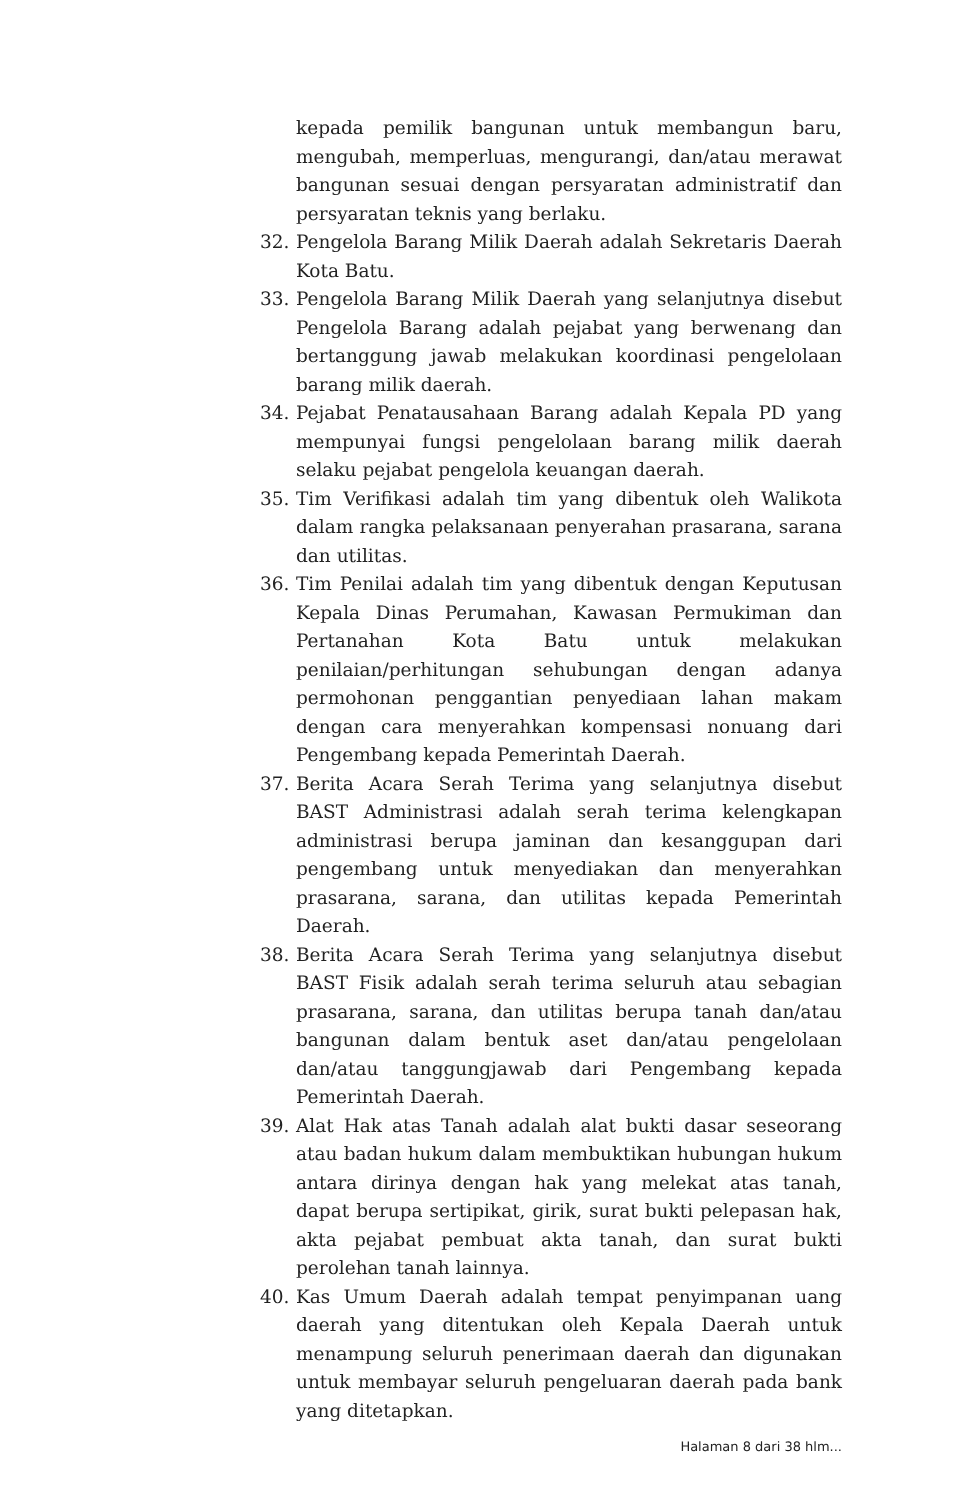kepada pemilik bangunan untuk membangun baru, mengubah, memperluas, mengurangi, dan/atau merawat bangunan sesuai dengan persyaratan administratif dan persyaratan teknis yang berlaku.
32. Pengelola Barang Milik Daerah adalah Sekretaris Daerah Kota Batu.
33. Pengelola Barang Milik Daerah yang selanjutnya disebut Pengelola Barang adalah pejabat yang berwenang dan bertanggung jawab melakukan koordinasi pengelolaan barang milik daerah.
34. Pejabat Penatausahaan Barang adalah Kepala PD yang mempunyai fungsi pengelolaan barang milik daerah selaku pejabat pengelola keuangan daerah.
35. Tim Verifikasi adalah tim yang dibentuk oleh Walikota dalam rangka pelaksanaan penyerahan prasarana, sarana dan utilitas.
36. Tim Penilai adalah tim yang dibentuk dengan Keputusan Kepala Dinas Perumahan, Kawasan Permukiman dan Pertanahan Kota Batu untuk melakukan penilaian/perhitungan sehubungan dengan adanya permohonan penggantian penyediaan lahan makam dengan cara menyerahkan kompensasi nonuang dari Pengembang kepada Pemerintah Daerah.
37. Berita Acara Serah Terima yang selanjutnya disebut BAST Administrasi adalah serah terima kelengkapan administrasi berupa jaminan dan kesanggupan dari pengembang untuk menyediakan dan menyerahkan prasarana, sarana, dan utilitas kepada Pemerintah Daerah.
38. Berita Acara Serah Terima yang selanjutnya disebut BAST Fisik adalah serah terima seluruh atau sebagian prasarana, sarana, dan utilitas berupa tanah dan/atau bangunan dalam bentuk aset dan/atau pengelolaan dan/atau tanggungjawab dari Pengembang kepada Pemerintah Daerah.
39. Alat Hak atas Tanah adalah alat bukti dasar seseorang atau badan hukum dalam membuktikan hubungan hukum antara dirinya dengan hak yang melekat atas tanah, dapat berupa sertipikat, girik, surat bukti pelepasan hak, akta pejabat pembuat akta tanah, dan surat bukti perolehan tanah lainnya.
40. Kas Umum Daerah adalah tempat penyimpanan uang daerah yang ditentukan oleh Kepala Daerah untuk menampung seluruh penerimaan daerah dan digunakan untuk membayar seluruh pengeluaran daerah pada bank yang ditetapkan.
Halaman 8 dari 38 hlm...